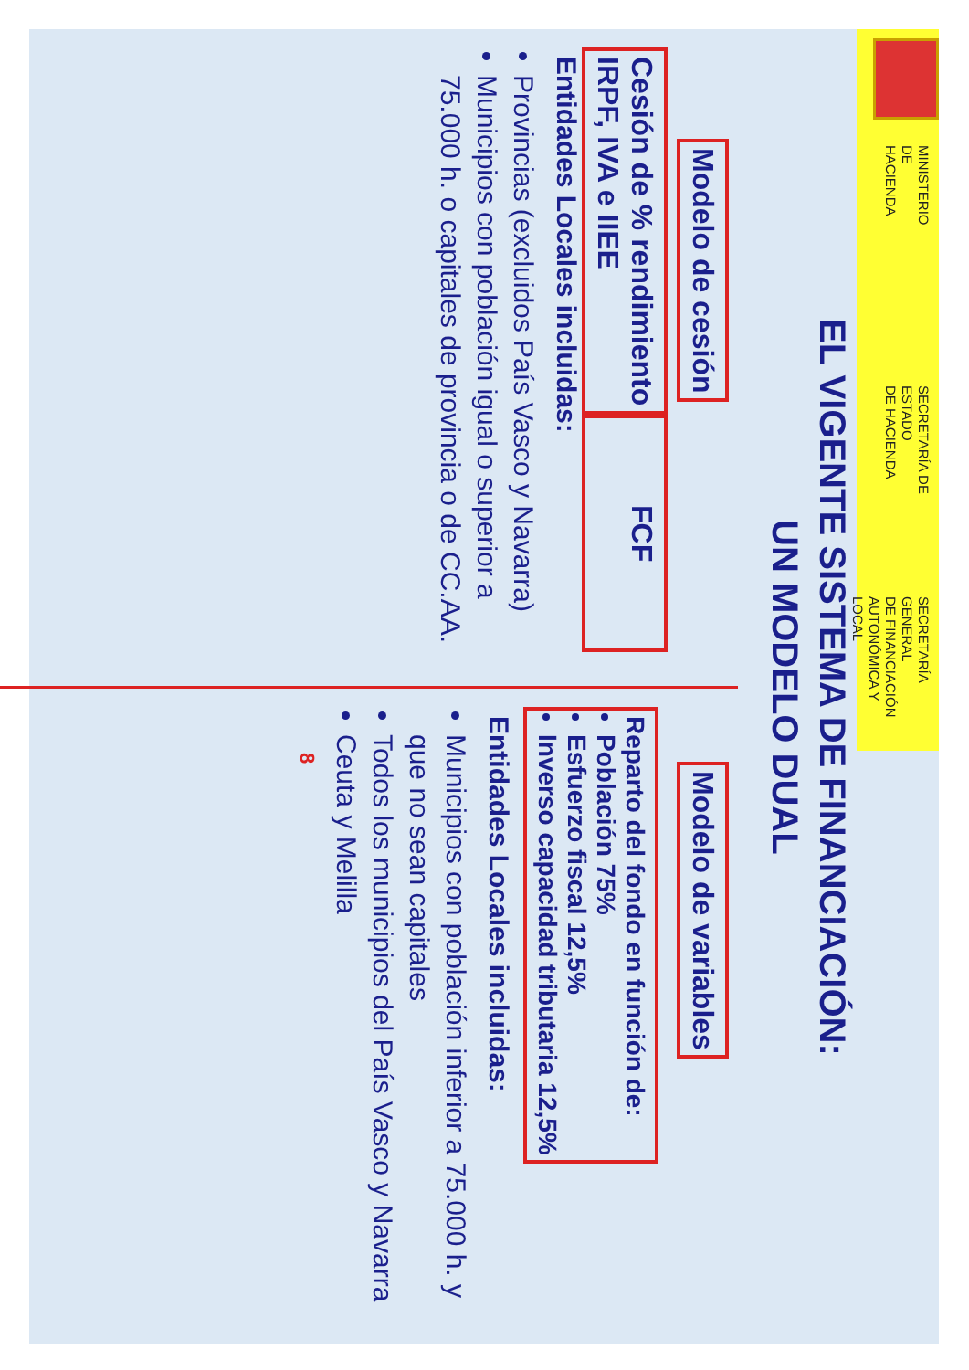MINISTERIO
DE HACIENDA
SECRETARÍA DE ESTADO
DE HACIENDA
SECRETARÍA GENERAL
DE FINANCIACIÓN
AUTONÓMICA Y LOCAL
EL VIGENTE SISTEMA DE FINANCIACIÓN:
UN MODELO DUAL
Modelo de cesión
Cesión de % rendimiento
IRPF, IVA e IIEE
FCF
Entidades Locales incluidas:
Provincias (excluidos País Vasco y Navarra)
Municipios con población igual o superior a 75.000 h. o capitales de provincia o de CC.AA.
Modelo de variables
Reparto del fondo en función de:
Población 75%
Esfuerzo fiscal 12,5%
Inverso capacidad tributaria 12,5%
Entidades Locales incluidas:
Municipios con población inferior a 75.000 h. y que no sean capitales
Todos los municipios del País Vasco y Navarra
Ceuta y Melilla
8